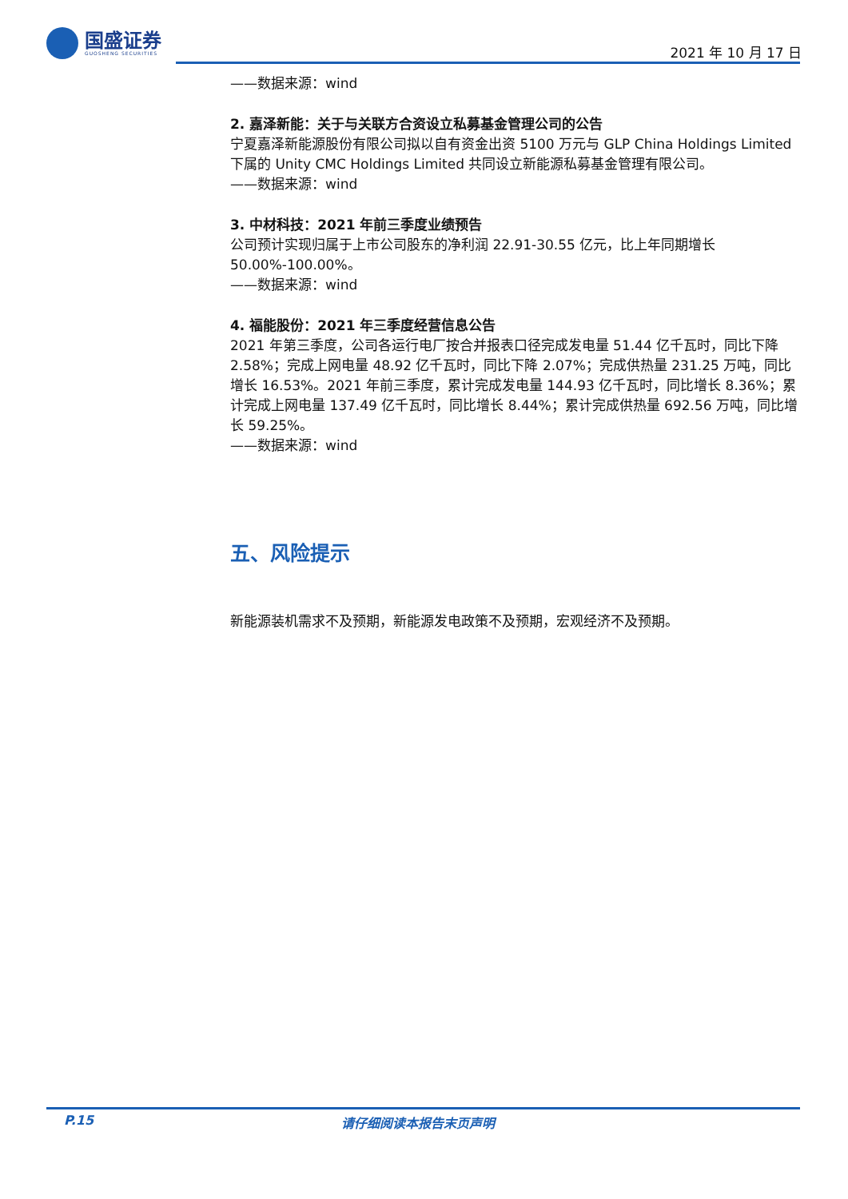国盛证券
GUOSHENG SECURITIES
2021 年 10 月 17 日
——数据来源：wind
2. 嘉泽新能：关于与关联方合资设立私募基金管理公司的公告
宁夏嘉泽新能源股份有限公司拟以自有资金出资 5100 万元与 GLP China Holdings Limited 下属的 Unity CMC Holdings Limited 共同设立新能源私募基金管理有限公司。
——数据来源：wind
3. 中材科技：2021 年前三季度业绩预告
公司预计实现归属于上市公司股东的净利润 22.91-30.55 亿元，比上年同期增长 50.00%-100.00%。
——数据来源：wind
4. 福能股份：2021 年三季度经营信息公告
2021 年第三季度，公司各运行电厂按合并报表口径完成发电量 51.44 亿千瓦时，同比下降 2.58%；完成上网电量 48.92 亿千瓦时，同比下降 2.07%；完成供热量 231.25 万吨，同比增长 16.53%。2021 年前三季度，累计完成发电量 144.93 亿千瓦时，同比增长 8.36%；累计完成上网电量 137.49 亿千瓦时，同比增长 8.44%；累计完成供热量 692.56 万吨，同比增长 59.25%。
——数据来源：wind
五、风险提示
新能源装机需求不及预期，新能源发电政策不及预期，宏观经济不及预期。
P.15 请仔细阅读本报告末页声明